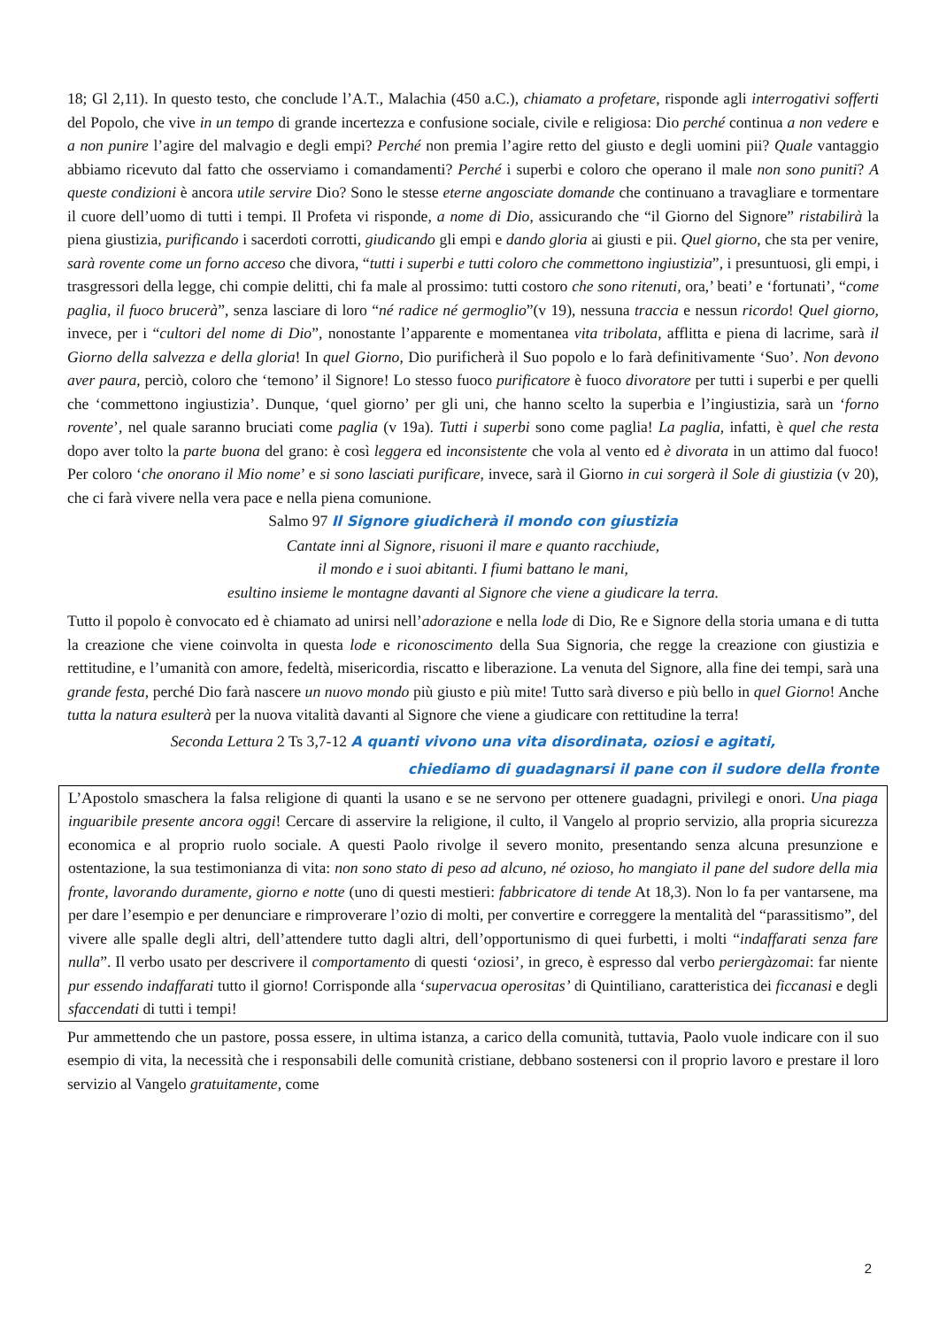18; Gl 2,11). In questo testo, che conclude l’A.T., Malachia (450 a.C.), chiamato a profetare, risponde agli interrogativi sofferti del Popolo, che vive in un tempo di grande incertezza e confusione sociale, civile e religiosa: Dio perché continua a non vedere e a non punire l’agire del malvagio e degli empi? Perché non premia l’agire retto del giusto e degli uomini pii? Quale vantaggio abbiamo ricevuto dal fatto che osserviamo i comandamenti? Perché i superbi e coloro che operano il male non sono puniti? A queste condizioni è ancora utile servire Dio? Sono le stesse eterne angosciate domande che continuano a travagliare e tormentare il cuore dell’uomo di tutti i tempi. Il Profeta vi risponde, a nome di Dio, assicurando che “il Giorno del Signore” ristabilirà la piena giustizia, purificando i sacerdoti corrotti, giudicando gli empi e dando gloria ai giusti e pii. Quel giorno, che sta per venire, sarà rovente come un forno acceso che divora, “tutti i superbi e tutti coloro che commettono ingiustizia”, i presuntuosi, gli empi, i trasgressori della legge, chi compie delitti, chi fa male al prossimo: tutti costoro che sono ritenuti, ora,’ beati’ e ‘fortunati’, “come paglia, il fuoco brucerà”, senza lasciare di loro “né radice né germoglio”(v 19), nessuna traccia e nessun ricordo! Quel giorno, invece, per i “cultori del nome di Dio”, nonostante l’apparente e momentanea vita tribolata, afflitta e piena di lacrime, sarà il Giorno della salvezza e della gloria! In quel Giorno, Dio purificherà il Suo popolo e lo farà definitivamente ‘Suo’. Non devono aver paura, perciò, coloro che ‘temono’ il Signore! Lo stesso fuoco purificatore è fuoco divoratore per tutti i superbi e per quelli che ‘commettono ingiustizia’. Dunque, ‘quel giorno’ per gli uni, che hanno scelto la superbia e l’ingiustizia, sarà un ‘forno rovente’, nel quale saranno bruciati come paglia (v 19a). Tutti i superbi sono come paglia! La paglia, infatti, è quel che resta dopo aver tolto la parte buona del grano: è così leggera ed inconsistente che vola al vento ed è divorata in un attimo dal fuoco! Per coloro ‘che onorano il Mio nome’ e si sono lasciati purificare, invece, sarà il Giorno in cui sorgerà il Sole di giustizia (v 20), che ci farà vivere nella vera pace e nella piena comunione.
Salmo 97 Il Signore giudicherà il mondo con giustizia
Cantate inni al Signore, risuoni il mare e quanto racchiude,
il mondo e i suoi abitanti. I fiumi battano le mani,
esultino insieme le montagne davanti al Signore che viene a giudicare la terra.
Tutto il popolo è convocato ed è chiamato ad unirsi nell’adorazione e nella lode di Dio, Re e Signore della storia umana e di tutta la creazione che viene coinvolta in questa lode e riconoscimento della Sua Signoria, che regge la creazione con giustizia e rettitudine, e l’umanità con amore, fedeltà, misericordia, riscatto e liberazione. La venuta del Signore, alla fine dei tempi, sarà una grande festa, perché Dio farà nascere un nuovo mondo più giusto e più mite! Tutto sarà diverso e più bello in quel Giorno! Anche tutta la natura esulterà per la nuova vitalità davanti al Signore che viene a giudicare con rettitudine la terra!
Seconda Lettura 2 Ts 3,7-12 A quanti vivono una vita disordinata, oziosi e agitati,
chiediamo di guadagnarsi il pane con il sudore della fronte
L’Apostolo smaschera la falsa religione di quanti la usano e se ne servono per ottenere guadagni, privilegi e onori. Una piaga inguaribile presente ancora oggi! Cercare di asservire la religione, il culto, il Vangelo al proprio servizio, alla propria sicurezza economica e al proprio ruolo sociale. A questi Paolo rivolge il severo monito, presentando senza alcuna presunzione e ostentazione, la sua testimonianza di vita: non sono stato di peso ad alcuno, né ozioso, ho mangiato il pane del sudore della mia fronte, lavorando duramente, giorno e notte (uno di questi mestieri: fabbricatore di tende At 18,3). Non lo fa per vantarsene, ma per dare l’esempio e per denunciare e rimproverare l’ozio di molti, per convertire e correggere la mentalità del “parassitismo”, del vivere alle spalle degli altri, dell’attendere tutto dagli altri, dell’opportunismo di quei furbetti, i molti “indaffarati senza fare nulla”. Il verbo usato per descrivere il comportamento di questi ‘oziosi’, in greco, è espresso dal verbo periergàzomai: far niente pur essendo indaffarati tutto il giorno! Corrisponde alla ‘supervacua operositas’ di Quintiliano, caratteristica dei ficcanasi e degli sfaccendati di tutti i tempi!
Pur ammettendo che un pastore, possa essere, in ultima istanza, a carico della comunità, tuttavia, Paolo vuole indicare con il suo esempio di vita, la necessità che i responsabili delle comunità cristiane, debbano sostenersi con il proprio lavoro e prestare il loro servizio al Vangelo gratuitamente, come
2